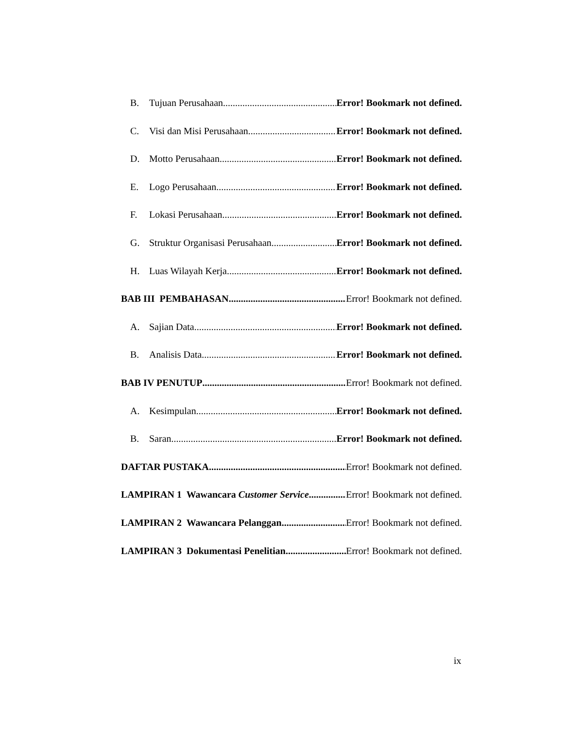B. Tujuan Perusahaan Error! Bookmark not defined.
C. Visi dan Misi Perusahaan Error! Bookmark not defined.
D. Motto Perusahaan Error! Bookmark not defined.
E. Logo Perusahaan Error! Bookmark not defined.
F. Lokasi Perusahaan Error! Bookmark not defined.
G. Struktur Organisasi Perusahaan Error! Bookmark not defined.
H. Luas Wilayah Kerja Error! Bookmark not defined.
BAB III PEMBAHASAN Error! Bookmark not defined.
A. Sajian Data Error! Bookmark not defined.
B. Analisis Data Error! Bookmark not defined.
BAB IV PENUTUP Error! Bookmark not defined.
A. Kesimpulan Error! Bookmark not defined.
B. Saran Error! Bookmark not defined.
DAFTAR PUSTAKA Error! Bookmark not defined.
LAMPIRAN 1 Wawancara Customer Service Error! Bookmark not defined.
LAMPIRAN 2 Wawancara Pelanggan Error! Bookmark not defined.
LAMPIRAN 3 Dokumentasi Penelitian Error! Bookmark not defined.
ix